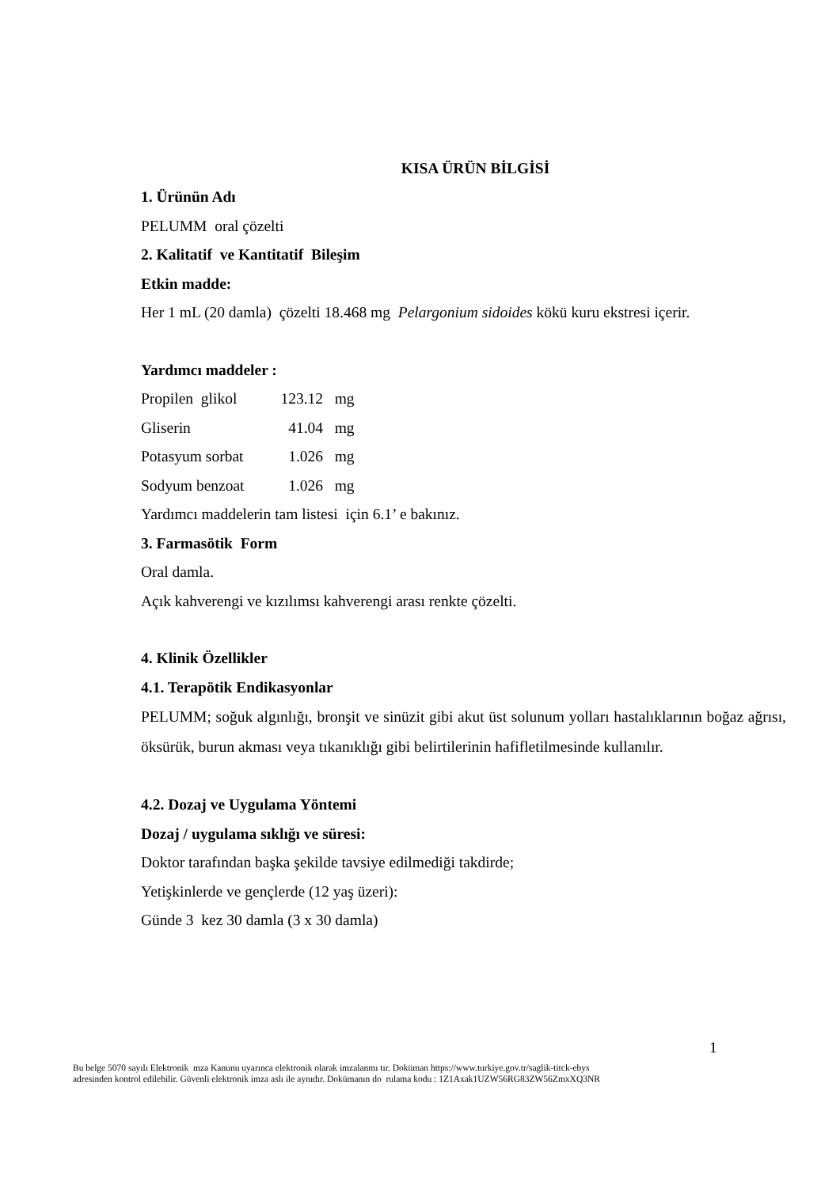KISA ÜRÜN BİLGİSİ
1. Ürünün Adı
PELUMM oral çözelti
2. Kalitatif ve Kantitatif Bileşim
Etkin madde:
Her 1 mL (20 damla) çözelti 18.468 mg Pelargonium sidoides kökü kuru ekstresi içerir.
Yardımcı maddeler :
| Propilen glikol | 123.12 | mg |
| Gliserin | 41.04 | mg |
| Potasyum sorbat | 1.026 | mg |
| Sodyum benzoat | 1.026 | mg |
Yardımcı maddelerin tam listesi için 6.1’ e bakınız.
3. Farmasötik Form
Oral damla.
Açık kahverengi ve kızılımsı kahverengi arası renkte çözelti.
4. Klinik Özellikler
4.1. Terapötik Endikasyonlar
PELUMM; soğuk algınlığı, bronşit ve sinüzit gibi akut üst solunum yolları hastalıklarının boğaz ağrısı, öksürük, burun akması veya tıkanıklığı gibi belirtilerinin hafifletilmesinde kullanılır.
4.2. Dozaj ve Uygulama Yöntemi
Dozaj / uygulama sıklığı ve süresi:
Doktor tarafından başka şekilde tavsiye edilmediği takdirde;
Yetişkinlerde ve gençlerde (12 yaş üzeri):
Günde 3 kez 30 damla (3 x 30 damla)
1
Bu belge 5070 sayılı Elektronik mza Kanunu uyarınca elektronik olarak imzalanmı tır. Doküman https://www.turkiye.gov.tr/saglik-titck-ebys
adresinden kontrol edilebilir. Güvenli elektronik imza aslı ile aynıdır. Dokümanın do rulama kodu : 1Z1Axak1UZW56RG83ZW56ZmxXQ3NR